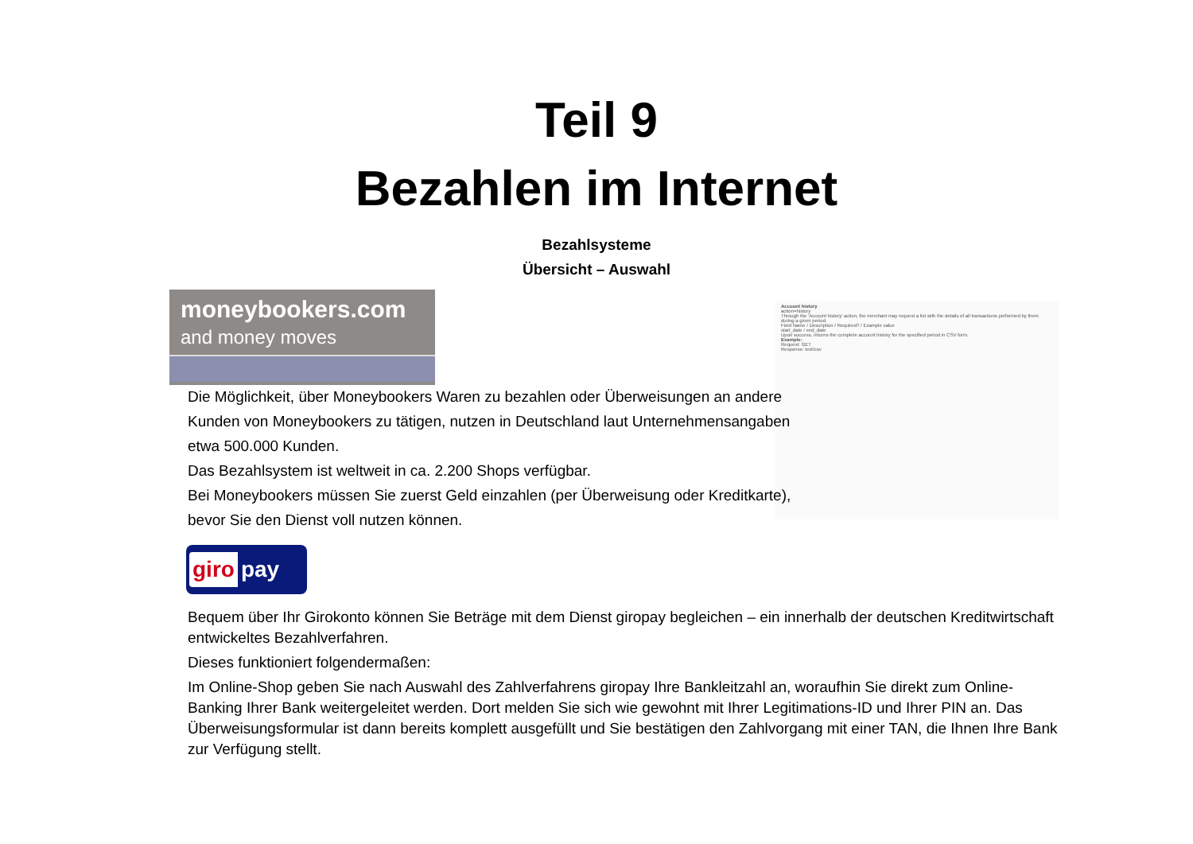Teil 9
Bezahlen im Internet
Bezahlsysteme
Übersicht – Auswahl
moneybookers.com
and money moves
Account history
action=history
Through the 'Account history' action, the merchant may request a list with the details of all transactions performed by them during a given period.
Field Name / Description / Required? / Example value
start_date / end_date
Upon success, returns the complete account history for the specified period in CSV form.
Example:
Request: GET
Response: text/csv
Die Möglichkeit, über Moneybookers Waren zu bezahlen oder Überweisungen an andere Kunden von Moneybookers zu tätigen, nutzen in Deutschland laut Unternehmensangaben etwa 500.000 Kunden.
Das Bezahlsystem ist weltweit in ca. 2.200 Shops verfügbar.
Bei Moneybookers müssen Sie zuerst Geld einzahlen (per Überweisung oder Kreditkarte), bevor Sie den Dienst voll nutzen können.
giro pay
Bequem über Ihr Girokonto können Sie Beträge mit dem Dienst giropay begleichen – ein innerhalb der deutschen Kreditwirtschaft entwickeltes Bezahlverfahren.
Dieses funktioniert folgendermaßen:
Im Online-Shop geben Sie nach Auswahl des Zahlverfahrens giropay Ihre Bankleitzahl an, woraufhin Sie direkt zum Online-Banking Ihrer Bank weitergeleitet werden. Dort melden Sie sich wie gewohnt mit Ihrer Legitimations-ID und Ihrer PIN an. Das Überweisungsformular ist dann bereits komplett ausgefüllt und Sie bestätigen den Zahlvorgang mit einer TAN, die Ihnen Ihre Bank zur Verfügung stellt.